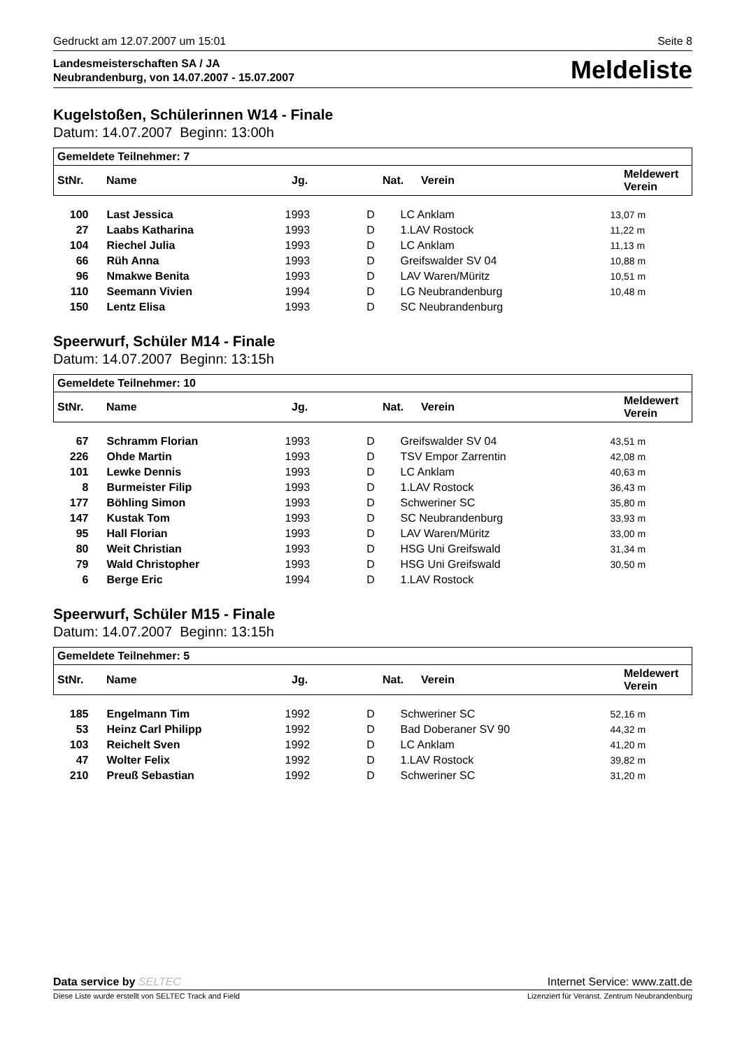Gedruckt am 12.07.2007 um 15:01 Seite 8
Landesmeisterschaften SA / JA
Neubrandenburg, von 14.07.2007 - 15.07.2007
Meldeliste
Kugelstoßen, Schülerinnen W14 - Finale
Datum: 14.07.2007 Beginn: 13:00h
| Gemeldete Teilnehmer: 7 | | | | | |
| --- | --- | --- | --- | --- | --- |
| / StNr. / Name / Jg. / Nat. / Verein / Meldewert Verein / / --- / --- / --- / --- / --- / --- / | | | | | |
| 100 | Last Jessica | 1993 | D | LC Anklam | 13,07 m |
| 27 | Laabs Katharina | 1993 | D | 1.LAV Rostock | 11,22 m |
| 104 | Riechel Julia | 1993 | D | LC Anklam | 11,13 m |
| 66 | Rüh Anna | 1993 | D | Greifswalder SV 04 | 10,88 m |
| 96 | Nmakwe Benita | 1993 | D | LAV Waren/Müritz | 10,51 m |
| 110 | Seemann Vivien | 1994 | D | LG Neubrandenburg | 10,48 m |
| 150 | Lentz Elisa | 1993 | D | SC Neubrandenburg | |
Speerwurf, Schüler M14 - Finale
Datum: 14.07.2007 Beginn: 13:15h
| Gemeldete Teilnehmer: 10 | | | | | |
| --- | --- | --- | --- | --- | --- |
| / StNr. / Name / Jg. / Nat. / Verein / Meldewert Verein / / --- / --- / --- / --- / --- / --- / | | | | | |
| 67 | Schramm Florian | 1993 | D | Greifswalder SV 04 | 43,51 m |
| 226 | Ohde Martin | 1993 | D | TSV Empor Zarrentin | 42,08 m |
| 101 | Lewke Dennis | 1993 | D | LC Anklam | 40,63 m |
| 8 | Burmeister Filip | 1993 | D | 1.LAV Rostock | 36,43 m |
| 177 | Böhling Simon | 1993 | D | Schweriner SC | 35,80 m |
| 147 | Kustak Tom | 1993 | D | SC Neubrandenburg | 33,93 m |
| 95 | Hall Florian | 1993 | D | LAV Waren/Müritz | 33,00 m |
| 80 | Weit Christian | 1993 | D | HSG Uni Greifswald | 31,34 m |
| 79 | Wald Christopher | 1993 | D | HSG Uni Greifswald | 30,50 m |
| 6 | Berge Eric | 1994 | D | 1.LAV Rostock | |
Speerwurf, Schüler M15 - Finale
Datum: 14.07.2007 Beginn: 13:15h
| Gemeldete Teilnehmer: 5 | | | | | |
| --- | --- | --- | --- | --- | --- |
| / StNr. / Name / Jg. / Nat. / Verein / Meldewert Verein / / --- / --- / --- / --- / --- / --- / | | | | | |
| 185 | Engelmann Tim | 1992 | D | Schweriner SC | 52,16 m |
| 53 | Heinz Carl Philipp | 1992 | D | Bad Doberaner SV 90 | 44,32 m |
| 103 | Reichelt Sven | 1992 | D | LC Anklam | 41,20 m |
| 47 | Wolter Felix | 1992 | D | 1.LAV Rostock | 39,82 m |
| 210 | Preuß Sebastian | 1992 | D | Schweriner SC | 31,20 m |
Data service by SELTEC Internet Service: www.zatt.de
Diese Liste wurde erstellt von SELTEC Track and Field Lizenziert für Veranst. Zentrum Neubrandenburg